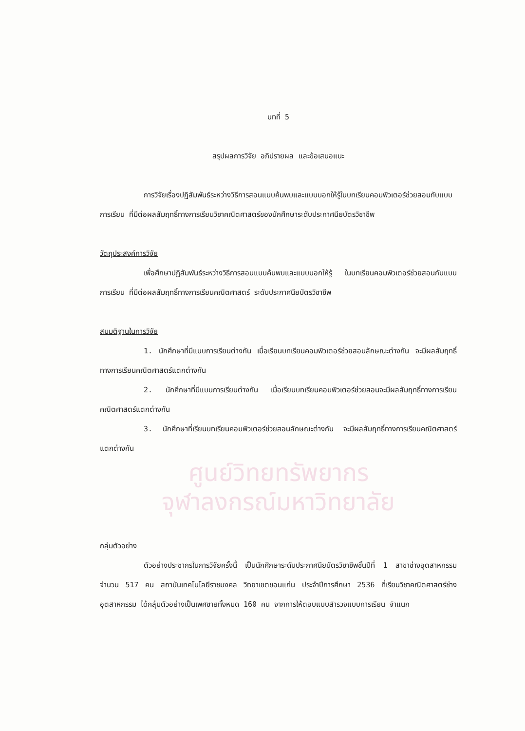บทที่ 5
สรุปผลการวิจัย อภิปรายผล และข้อเสนอแนะ
การวิจัยเรื่องปฏิสัมพันธ์ระหว่างวิธีการสอนแบบค้นพบและแบบบอกให้รู้ในบทเรียนคอมพิวเตอร์ช่วยสอนกับแบบการเรียน ที่มีต่อผลสัมฤทธิ์ทางการเรียนวิชาคณิตศาสตร์ของนักศึกษาระดับประกาศนียบัตรวิชาชีพ
วัตถุประสงค์การวิจัย
เพื่อศึกษาปฏิสัมพันธ์ระหว่างวิธีการสอนแบบค้นพบและแบบบอกให้รู้ ในบทเรียนคอมพิวเตอร์ช่วยสอนกับแบบการเรียน ที่มีต่อผลสัมฤทธิ์ทางการเรียนคณิตศาสตร์ ระดับประกาศนียบัตรวิชาชีพ
สมมติฐานในการวิจัย
1. นักศึกษาที่มีแบบการเรียนต่างกัน เมื่อเรียนบทเรียนคอมพิวเตอร์ช่วยสอนลักษณะต่างกัน จะมีผลสัมฤทธิ์ทางการเรียนคณิตศาสตร์แตกต่างกัน
2. นักศึกษาที่มีแบบการเรียนต่างกัน เมื่อเรียนบทเรียนคอมพิวเตอร์ช่วยสอนจะมีผลสัมฤทธิ์ทางการเรียนคณิตศาสตร์แตกต่างกัน
3. นักศึกษาที่เรียนบทเรียนคอมพิวเตอร์ช่วยสอนลักษณะต่างกัน จะมีผลสัมฤทธิ์ทางการเรียนคณิตศาสตร์แตกต่างกัน
ศูนย์วิทยทรัพยากร
จุฬาลงกรณ์มหาวิทยาลัย
กลุ่มตัวอย่าง
ตัวอย่างประชากรในการวิจัยครั้งนี้ เป็นนักศึกษาระดับประกาศนียบัตรวิชาชีพชั้นปีที่ 1 สาขาช่างอุตสาหกรรม จำนวน 517 คน สถาบันเทคโนโลยีราชมงคล วิทยาเขตขอนแก่น ประจำปีการศึกษา 2536 ที่เรียนวิชาคณิตศาสตร์ช่างอุตสาหกรรม ได้กลุ่มตัวอย่างเป็นเพศชายทั้งหมด 160 คน จากการให้ตอบแบบสำรวจแบบการเรียน จำแนก